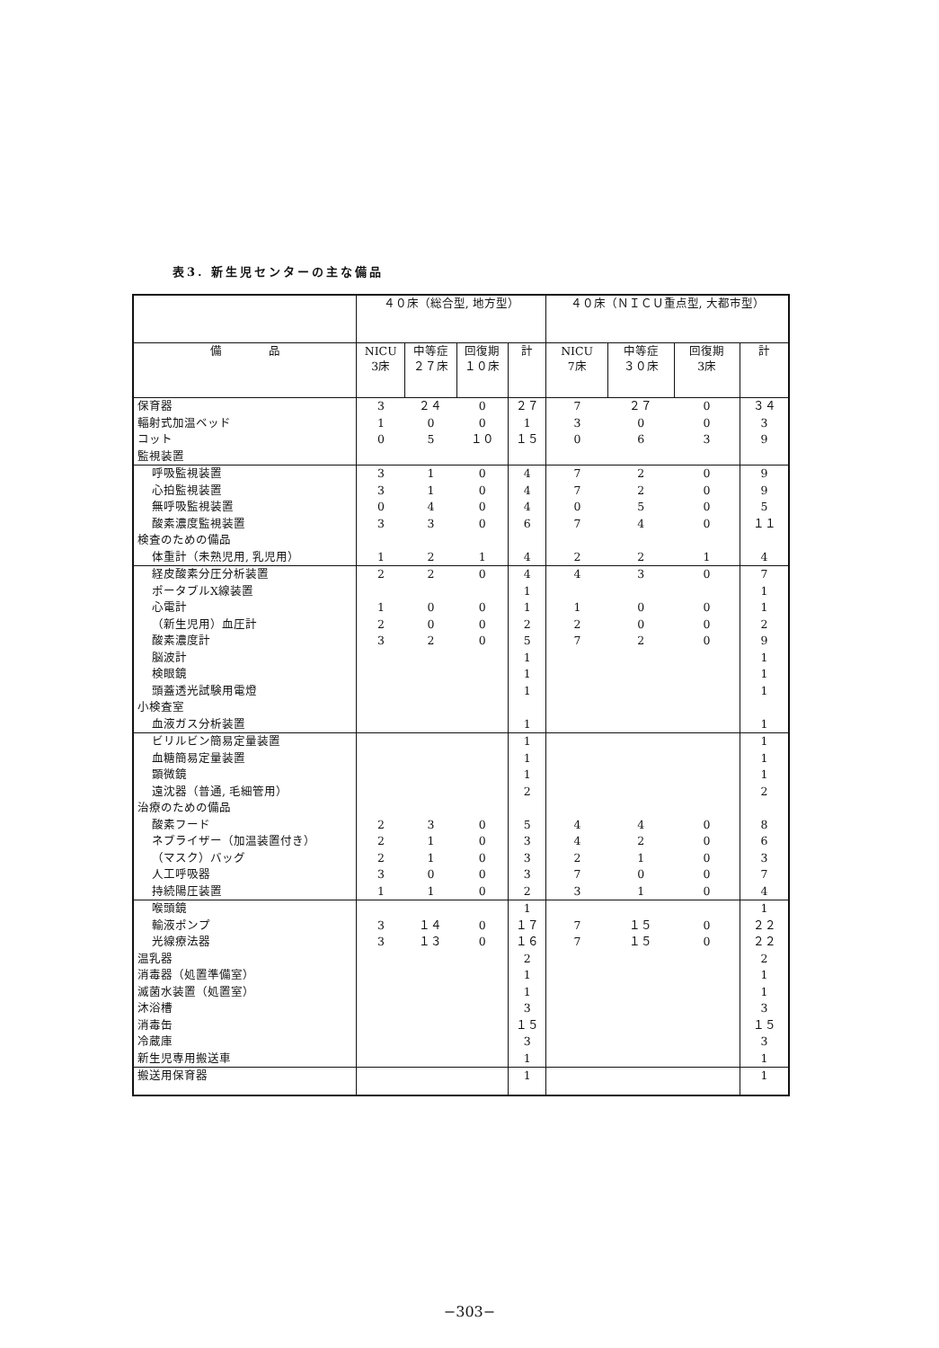表3. 新生児センターの主な備品
| | ４０床（総合型, 地方型） | | | | ４０床（ＮＩＣＵ重点型, 大都市型） | | | |
| --- | --- | --- | --- | --- | --- | --- | --- | --- |
| 備 品 | NICU 3床 | 中等症 ２７床 | 回復期 １０床 | 計 | NICU 7床 | 中等症 ３０床 | 回復期 3床 | 計 |
| 保育器 | 3 | ２４ | 0 | ２７ | 7 | ２７ | 0 | ３４ |
| 輻射式加温ベッド | 1 | 0 | 0 | 1 | 3 | 0 | 0 | 3 |
| コット | 0 | 5 | １０ | １５ | 0 | 6 | 3 | 9 |
| 監視装置 | | | | | | | | |
| 呼吸監視装置 | 3 | 1 | 0 | 4 | 7 | 2 | 0 | 9 |
| 心拍監視装置 | 3 | 1 | 0 | 4 | 7 | 2 | 0 | 9 |
| 無呼吸監視装置 | 0 | 4 | 0 | 4 | 0 | 5 | 0 | 5 |
| 酸素濃度監視装置 | 3 | 3 | 0 | 6 | 7 | 4 | 0 | １１ |
| 検査のための備品 | | | | | | | | |
| 体重計（未熟児用, 乳児用） | 1 | 2 | 1 | 4 | 2 | 2 | 1 | 4 |
| 経皮酸素分圧分析装置 | 2 | 2 | 0 | 4 | 4 | 3 | 0 | 7 |
| ポータブルX線装置 | | | | 1 | | | | 1 |
| 心電計 | 1 | 0 | 0 | 1 | 1 | 0 | 0 | 1 |
| （新生児用）血圧計 | 2 | 0 | 0 | 2 | 2 | 0 | 0 | 2 |
| 酸素濃度計 | 3 | 2 | 0 | 5 | 7 | 2 | 0 | 9 |
| 脳波計 | | | | 1 | | | | 1 |
| 検眼鏡 | | | | 1 | | | | 1 |
| 頭蓋透光試験用電燈 | | | | 1 | | | | 1 |
| 小検査室 | | | | | | | | |
| 血液ガス分析装置 | | | | 1 | | | | 1 |
| ビリルビン簡易定量装置 | | | | 1 | | | | 1 |
| 血糖簡易定量装置 | | | | 1 | | | | 1 |
| 顕微鏡 | | | | 1 | | | | 1 |
| 遠沈器（普通, 毛細管用） | | | | 2 | | | | 2 |
| 治療のための備品 | | | | | | | | |
| 酸素フード | 2 | 3 | 0 | 5 | 4 | 4 | 0 | 8 |
| ネブライザー（加温装置付き） | 2 | 1 | 0 | 3 | 4 | 2 | 0 | 6 |
| （マスク）バッグ | 2 | 1 | 0 | 3 | 2 | 1 | 0 | 3 |
| 人工呼吸器 | 3 | 0 | 0 | 3 | 7 | 0 | 0 | 7 |
| 持続陽圧装置 | 1 | 1 | 0 | 2 | 3 | 1 | 0 | 4 |
| 喉頭鏡 | | | | 1 | | | | 1 |
| 輸液ポンプ | 3 | １４ | 0 | １７ | 7 | １５ | 0 | ２２ |
| 光線療法器 | 3 | １３ | 0 | １６ | 7 | １５ | 0 | ２２ |
| 温乳器 | | | | 2 | | | | 2 |
| 消毒器（処置準備室） | | | | 1 | | | | 1 |
| 滅菌水装置（処置室） | | | | 1 | | | | 1 |
| 沐浴槽 | | | | 3 | | | | 3 |
| 消毒缶 | | | | １５ | | | | １５ |
| 冷蔵庫 | | | | 3 | | | | 3 |
| 新生児専用搬送車 | | | | 1 | | | | 1 |
| 搬送用保育器 | | | | 1 | | | | 1 |
−303−